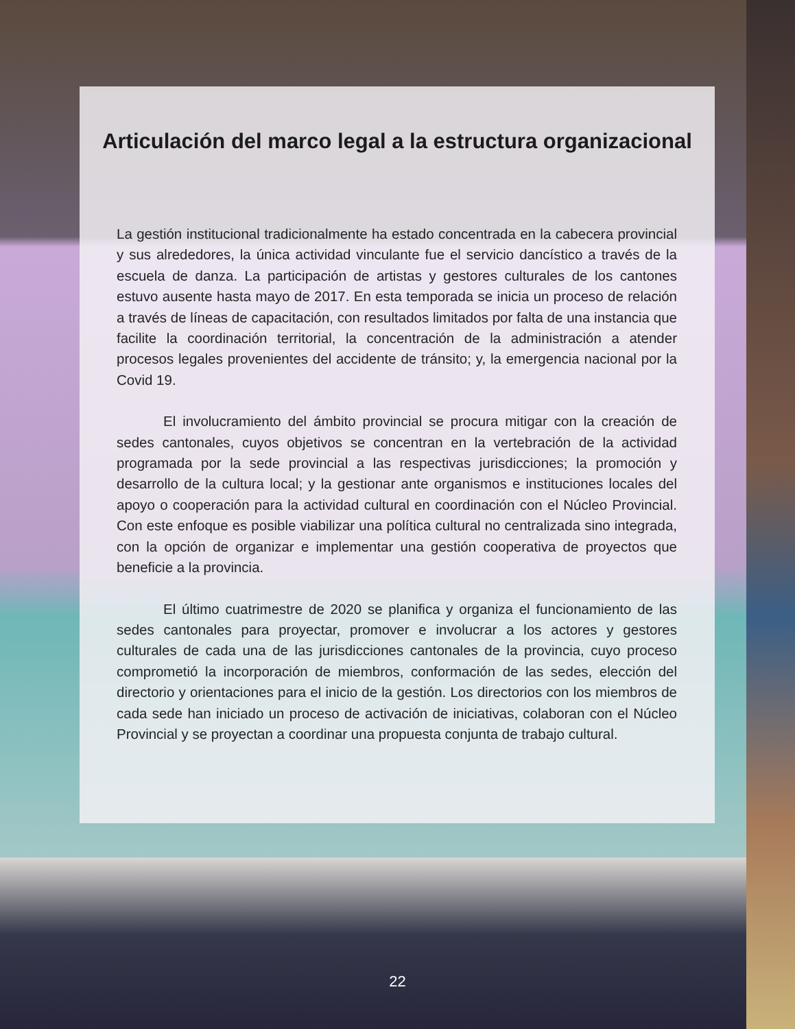Articulación del marco legal a la estructura organizacional
La gestión institucional tradicionalmente ha estado concentrada en la cabecera provincial y sus alrededores, la única actividad vinculante fue el servicio dancístico a través de la escuela de danza. La participación de artistas y gestores culturales de los cantones estuvo ausente hasta mayo de 2017. En esta temporada se inicia un proceso de relación a través de líneas de capacitación, con resultados limitados por falta de una instancia que facilite la coordinación territorial, la concentración de la administración a atender procesos legales provenientes del accidente de tránsito; y, la emergencia nacional por la Covid 19.
El involucramiento del ámbito provincial se procura mitigar con la creación de sedes cantonales, cuyos objetivos se concentran en la vertebración de la actividad programada por la sede provincial a las respectivas jurisdicciones; la promoción y desarrollo de la cultura local; y la gestionar ante organismos e instituciones locales del apoyo o cooperación para la actividad cultural en coordinación con el Núcleo Provincial. Con este enfoque es posible viabilizar una política cultural no centralizada sino integrada, con la opción de organizar e implementar una gestión cooperativa de proyectos que beneficie a la provincia.
El último cuatrimestre de 2020 se planifica y organiza el funcionamiento de las sedes cantonales para proyectar, promover e involucrar a los actores y gestores culturales de cada una de las jurisdicciones cantonales de la provincia, cuyo proceso comprometió la incorporación de miembros, conformación de las sedes, elección del directorio y orientaciones para el inicio de la gestión. Los directorios con los miembros de cada sede han iniciado un proceso de activación de iniciativas, colaboran con el Núcleo Provincial y se proyectan a coordinar una propuesta conjunta de trabajo cultural.
22